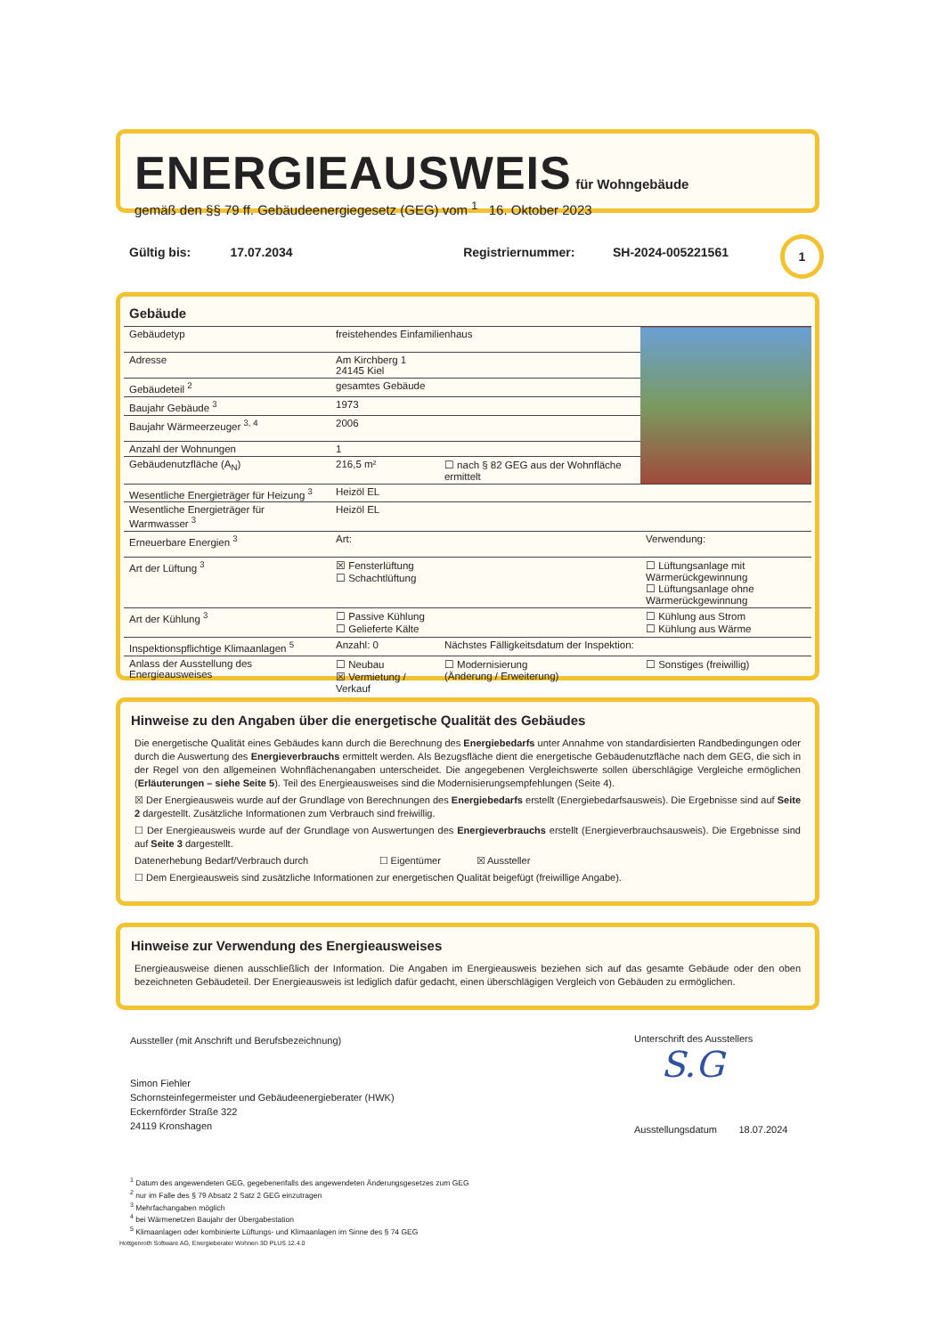ENERGIEAUSWEIS
für Wohngebäude
gemäß den §§ 79 ff. Gebäudeenergiegesetz (GEG) vom <sup>1</sup> 16. Oktober 2023
Gültig bis: 17.07.2034 Registriernummer: SH-2024-005221561 1
Gebäude
| Gebäudetyp | freistehendes Einfamilienhaus | | |
| Adresse | Am Kirchberg 1 24145 Kiel | | |
| Gebäudeteil <sup>2</sup> | gesamtes Gebäude | | |
| Baujahr Gebäude <sup>3</sup> | 1973 | | |
| Baujahr Wärmeerzeuger <sup>3, 4</sup> | 2006 | | |
| Anzahl der Wohnungen | 1 | | |
| Gebäudenutzfläche (A<sub>N</sub>) | 216,5 m² | ☐ nach § 82 GEG aus der Wohnfläche ermittelt | |
| Wesentliche Energieträger für Heizung <sup>3</sup> | Heizöl EL | | |
| Wesentliche Energieträger für Warmwasser <sup>3</sup> | Heizöl EL | | |
| Erneuerbare Energien <sup>3</sup> | Art: | | Verwendung: |
| Art der Lüftung <sup>3</sup> | ☒ Fensterlüftung ☐ Schachtlüftung | | ☐ Lüftungsanlage mit Wärmerückgewinnung ☐ Lüftungsanlage ohne Wärmerückgewinnung |
| Art der Kühlung <sup>3</sup> | ☐ Passive Kühlung ☐ Gelieferte Kälte | | ☐ Kühlung aus Strom ☐ Kühlung aus Wärme |
| Inspektionspflichtige Klimaanlagen <sup>5</sup> | Anzahl: 0 | Nächstes Fälligkeitsdatum der Inspektion: | |
| Anlass der Ausstellung des Energieausweises | ☐ Neubau ☒ Vermietung / Verkauf | ☐ Modernisierung (Änderung / Erweiterung) | ☐ Sonstiges (freiwillig) |
Hinweise zu den Angaben über die energetische Qualität des Gebäudes
Die energetische Qualität eines Gebäudes kann durch die Berechnung des Energiebedarfs unter Annahme von standardisierten Randbedingungen oder durch die Auswertung des Energieverbrauchs ermittelt werden. Als Bezugsfläche dient die energetische Gebäudenutzfläche nach dem GEG, die sich in der Regel von den allgemeinen Wohnflächenangaben unterscheidet. Die angegebenen Vergleichswerte sollen überschlägige Vergleiche ermöglichen (Erläuterungen – siehe Seite 5). Teil des Energieausweises sind die Modernisierungsempfehlungen (Seite 4).
☒ Der Energieausweis wurde auf der Grundlage von Berechnungen des Energiebedarfs erstellt (Energiebedarfsausweis). Die Ergebnisse sind auf Seite 2 dargestellt. Zusätzliche Informationen zum Verbrauch sind freiwillig.
☐ Der Energieausweis wurde auf der Grundlage von Auswertungen des Energieverbrauchs erstellt (Energieverbrauchsausweis). Die Ergebnisse sind auf Seite 3 dargestellt.
Datenerhebung Bedarf/Verbrauch durch ☐ Eigentümer ☒ Aussteller
☐ Dem Energieausweis sind zusätzliche Informationen zur energetischen Qualität beigefügt (freiwillige Angabe).
Hinweise zur Verwendung des Energieausweises
Energieausweise dienen ausschließlich der Information. Die Angaben im Energieausweis beziehen sich auf das gesamte Gebäude oder den oben bezeichneten Gebäudeteil. Der Energieausweis ist lediglich dafür gedacht, einen überschlägigen Vergleich von Gebäuden zu ermöglichen.
Aussteller (mit Anschrift und Berufsbezeichnung)
Simon Fiehler
Schornsteinfegermeister und Gebäudeenergieberater (HWK)
Eckernförder Straße 322
24119 Kronshagen
Unterschrift des Ausstellers
S.G
Ausstellungsdatum 18.07.2024
<sup>1</sup> Datum des angewendeten GEG, gegebenenfalls des angewendeten Änderungsgesetzes zum GEG
<sup>2</sup> nur im Falle des § 79 Absatz 2 Satz 2 GEG einzutragen
<sup>3</sup> Mehrfachangaben möglich
<sup>4</sup> bei Wärmenetzen Baujahr der Übergabestation
<sup>5</sup> Klimaanlagen oder kombinierte Lüftungs- und Klimaanlagen im Sinne des § 74 GEG
Hottgenroth Software AG, Energieberater Wohnen 3D PLUS 12.4.0